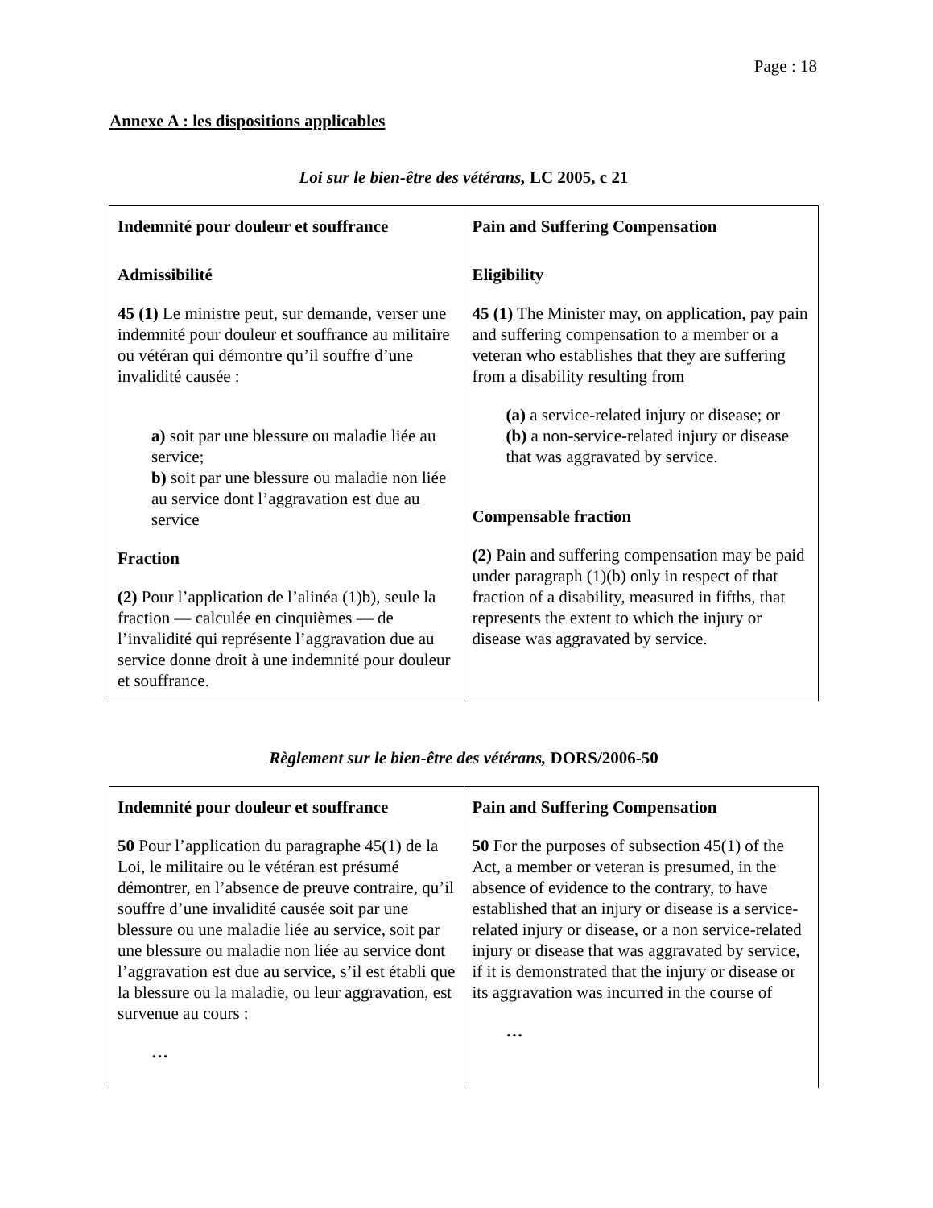Page : 18
Annexe A : les dispositions applicables
Loi sur le bien-être des vétérans, LC 2005, c 21
| Indemnité pour douleur et souffrance Admissibilité 45 (1) Le ministre peut, sur demande, verser une indemnité pour douleur et souffrance au militaire ou vétéran qui démontre qu’il souffre d’une invalidité causée : a) soit par une blessure ou maladie liée au service; b) soit par une blessure ou maladie non liée au service dont l’aggravation est due au service Fraction (2) Pour l’application de l’alinéa (1)b), seule la fraction — calculée en cinquièmes — de l’invalidité qui représente l’aggravation due au service donne droit à une indemnité pour douleur et souffrance. | Pain and Suffering Compensation Eligibility 45 (1) The Minister may, on application, pay pain and suffering compensation to a member or a veteran who establishes that they are suffering from a disability resulting from (a) a service-related injury or disease; or (b) a non-service-related injury or disease that was aggravated by service. Compensable fraction (2) Pain and suffering compensation may be paid under paragraph (1)(b) only in respect of that fraction of a disability, measured in fifths, that represents the extent to which the injury or disease was aggravated by service. |
Règlement sur le bien-être des vétérans, DORS/2006-50
| Indemnité pour douleur et souffrance 50 Pour l’application du paragraphe 45(1) de la Loi, le militaire ou le vétéran est présumé démontrer, en l’absence de preuve contraire, qu’il souffre d’une invalidité causée soit par une blessure ou une maladie liée au service, soit par une blessure ou maladie non liée au service dont l’aggravation est due au service, s’il est établi que la blessure ou la maladie, ou leur aggravation, est survenue au cours : … | Pain and Suffering Compensation 50 For the purposes of subsection 45(1) of the Act, a member or veteran is presumed, in the absence of evidence to the contrary, to have established that an injury or disease is a service-related injury or disease, or a non service-related injury or disease that was aggravated by service, if it is demonstrated that the injury or disease or its aggravation was incurred in the course of … |